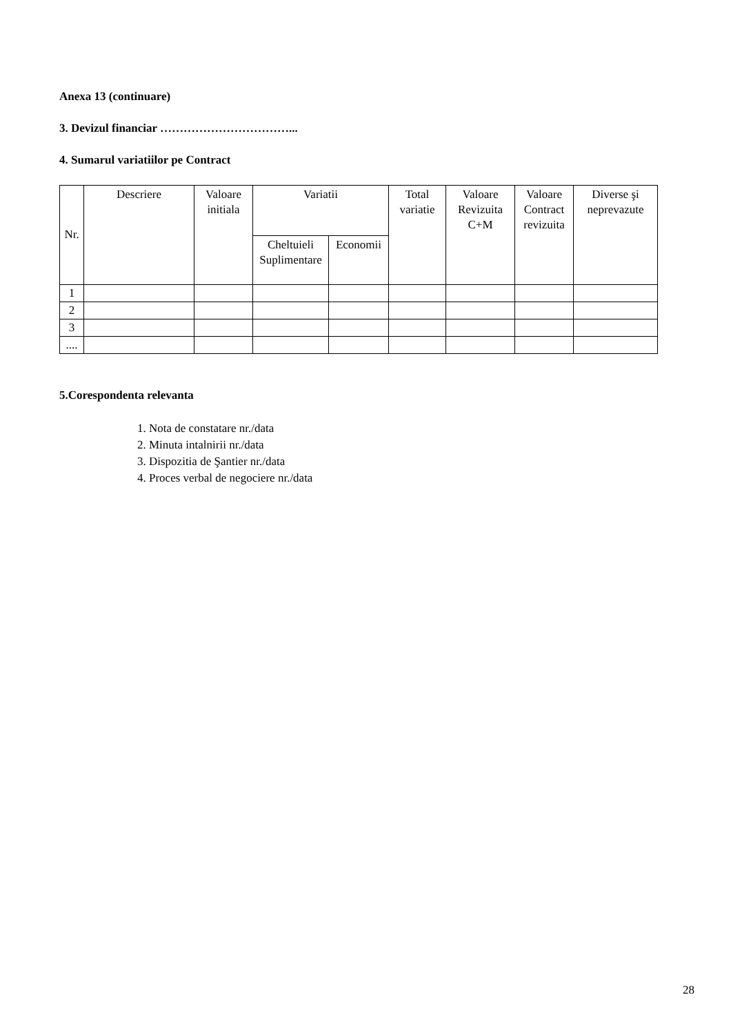Anexa 13 (continuare)
3. Devizul financiar ……………………………...
4. Sumarul variatiilor pe Contract
| Nr. | Descriere | Valoare initiala | Variatii | | Total variatie | Valoare Revizuita C+M | Valoare Contract revizuita | Diverse şi neprevazute |
| --- | --- | --- | --- | --- | --- | --- | --- | --- |
| | | | Cheltuieli Suplimentare | Economii | | | | |
| 1 | | | | | | | | |
| 2 | | | | | | | | |
| 3 | | | | | | | | |
| .... | | | | | | | | |
5.Corespondenta relevanta
1. Nota de constatare nr./data
2. Minuta intalnirii nr./data
3. Dispozitia de Şantier nr./data
4. Proces verbal de negociere nr./data
28